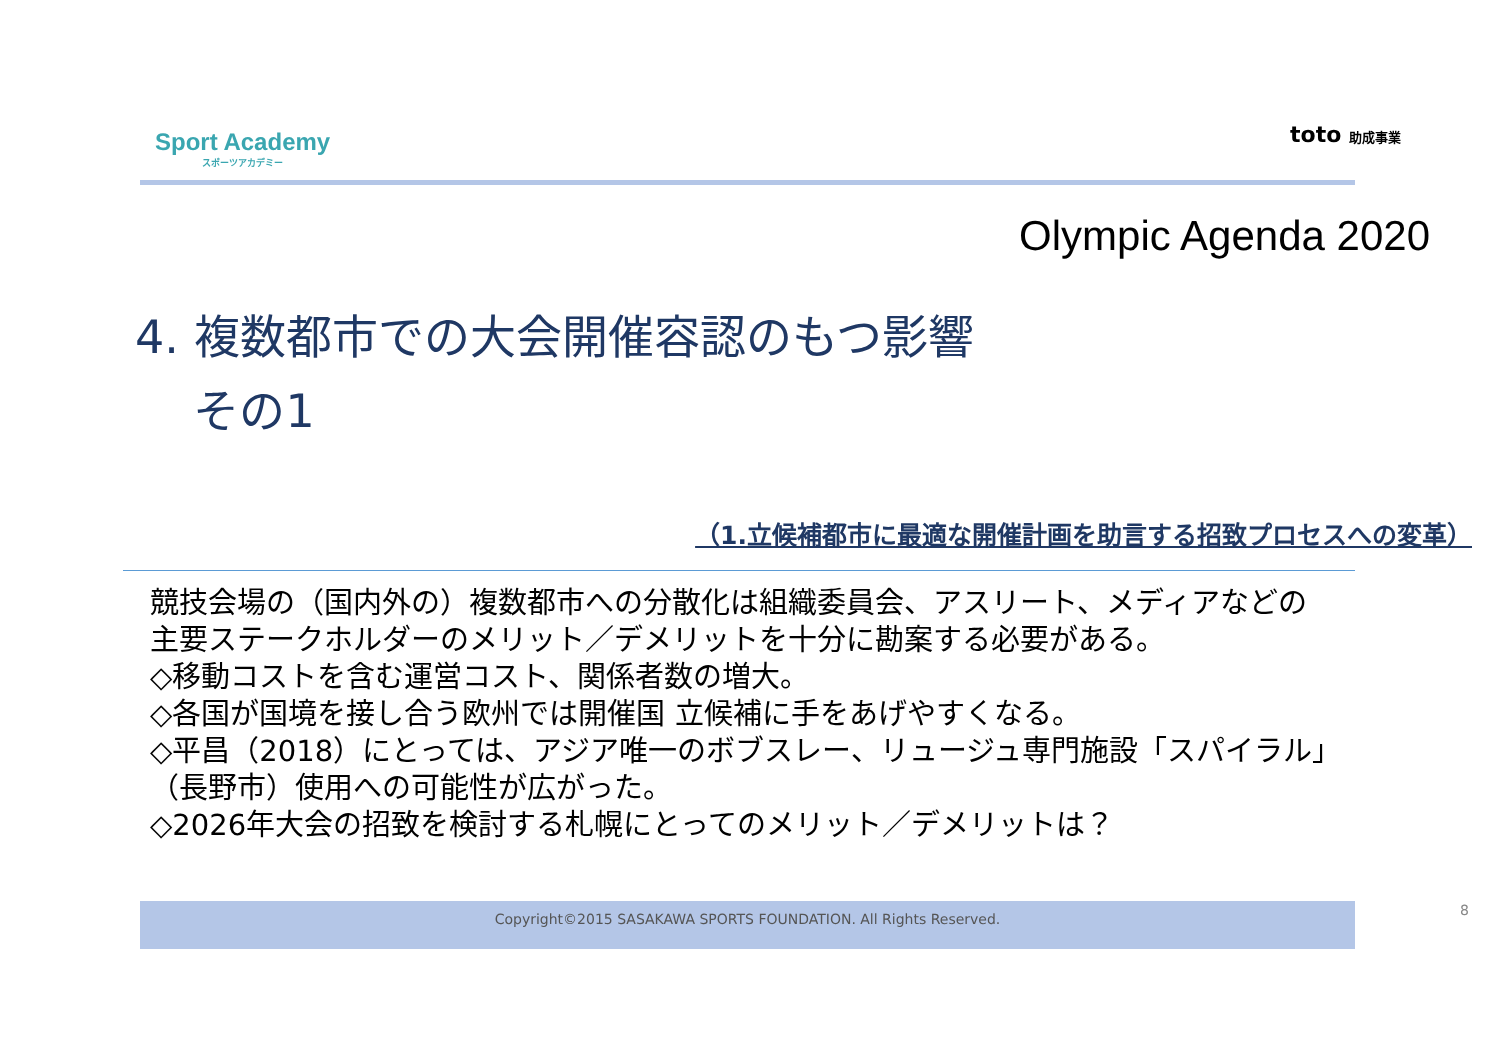Sport Academy
スポーツアカデミー
toto 助成事業
Olympic Agenda 2020
4. 複数都市での大会開催容認のもつ影響
その1
（1.立候補都市に最適な開催計画を助言する招致プロセスへの変革）
競技会場の（国内外の）複数都市への分散化は組織委員会、アスリート、メディアなどの
主要ステークホルダーのメリット／デメリットを十分に勘案する必要がある。
◇移動コストを含む運営コスト、関係者数の増大。
◇各国が国境を接し合う欧州では開催国 立候補に手をあげやすくなる。
◇平昌（2018）にとっては、アジア唯一のボブスレー、リュージュ専門施設「スパイラル」
（長野市）使用への可能性が広がった。
◇2026年大会の招致を検討する札幌にとってのメリット／デメリットは？
Copyright©2015 SASAKAWA SPORTS FOUNDATION. All Rights Reserved. 8